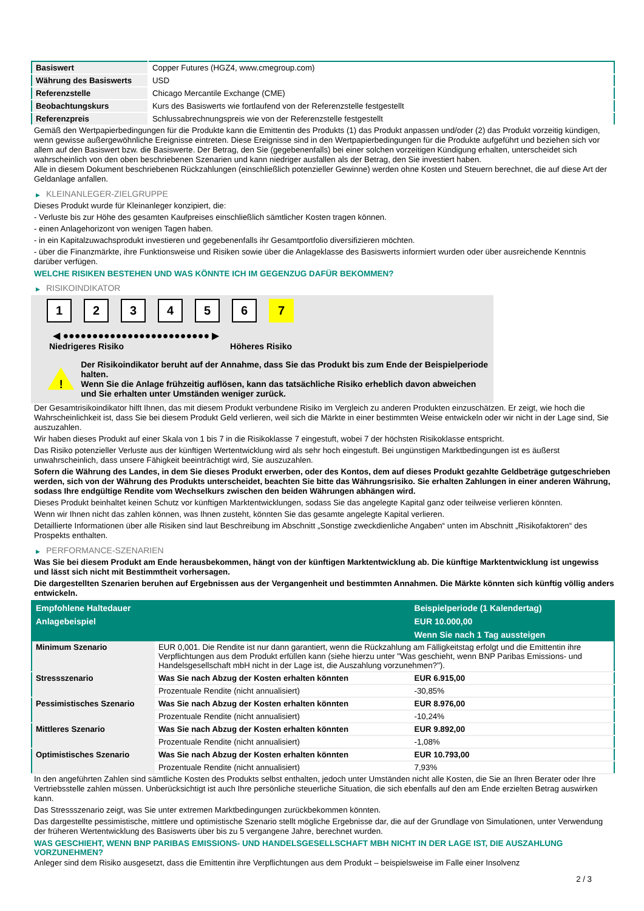| Basiswert | Copper Futures (HGZ4, www.cmegroup.com) |
| Währung des Basiswerts | USD |
| Referenzstelle | Chicago Mercantile Exchange (CME) |
| Beobachtungskurs | Kurs des Basiswerts wie fortlaufend von der Referenzstelle festgestellt |
| Referenzpreis | Schlussabrechnungspreis wie von der Referenzstelle festgestellt |
Gemäß den Wertpapierbedingungen für die Produkte kann die Emittentin des Produkts (1) das Produkt anpassen und/oder (2) das Produkt vorzeitig kündigen, wenn gewisse außergewöhnliche Ereignisse eintreten. Diese Ereignisse sind in den Wertpapierbedingungen für die Produkte aufgeführt und beziehen sich vor allem auf den Basiswert bzw. die Basiswerte. Der Betrag, den Sie (gegebenenfalls) bei einer solchen vorzeitigen Kündigung erhalten, unterscheidet sich wahrscheinlich von den oben beschriebenen Szenarien und kann niedriger ausfallen als der Betrag, den Sie investiert haben.
Alle in diesem Dokument beschriebenen Rückzahlungen (einschließlich potenzieller Gewinne) werden ohne Kosten und Steuern berechnet, die auf diese Art der Geldanlage anfallen.
▶ KLEINANLEGER-ZIELGRUPPE
Dieses Produkt wurde für Kleinanleger konzipiert, die:
- Verluste bis zur Höhe des gesamten Kaufpreises einschließlich sämtlicher Kosten tragen können.
- einen Anlagehorizont von wenigen Tagen haben.
- in ein Kapitalzuwachsprodukt investieren und gegebenenfalls ihr Gesamtportfolio diversifizieren möchten.
- über die Finanzmärkte, ihre Funktionsweise und Risiken sowie über die Anlageklasse des Basiswerts informiert wurden oder über ausreichende Kenntnis darüber verfügen.
WELCHE RISIKEN BESTEHEN UND WAS KÖNNTE ICH IM GEGENZUG DAFÜR BEKOMMEN?
▶ RISIKOINDIKATOR
1 2 3 4 5 6 7
◀ ●●●●●●●●●●●●●●●●●●●●●●●●● ▶
Niedrigeres Risiko Höheres Risiko
!
Der Risikoindikator beruht auf der Annahme, dass Sie das Produkt bis zum Ende der Beispielperiode halten.
Wenn Sie die Anlage frühzeitig auflösen, kann das tatsächliche Risiko erheblich davon abweichen und Sie erhalten unter Umständen weniger zurück.
Der Gesamtrisikoindikator hilft Ihnen, das mit diesem Produkt verbundene Risiko im Vergleich zu anderen Produkten einzuschätzen. Er zeigt, wie hoch die Wahrscheinlichkeit ist, dass Sie bei diesem Produkt Geld verlieren, weil sich die Märkte in einer bestimmten Weise entwickeln oder wir nicht in der Lage sind, Sie auszuzahlen.
Wir haben dieses Produkt auf einer Skala von 1 bis 7 in die Risikoklasse 7 eingestuft, wobei 7 der höchsten Risikoklasse entspricht.
Das Risiko potenzieller Verluste aus der künftigen Wertentwicklung wird als sehr hoch eingestuft. Bei ungünstigen Marktbedingungen ist es äußerst unwahrscheinlich, dass unsere Fähigkeit beeinträchtigt wird, Sie auszuzahlen.
Sofern die Währung des Landes, in dem Sie dieses Produkt erwerben, oder des Kontos, dem auf dieses Produkt gezahlte Geldbeträge gutgeschrieben werden, sich von der Währung des Produkts unterscheidet, beachten Sie bitte das Währungsrisiko. Sie erhalten Zahlungen in einer anderen Währung, sodass Ihre endgültige Rendite vom Wechselkurs zwischen den beiden Währungen abhängen wird.
Dieses Produkt beinhaltet keinen Schutz vor künftigen Marktentwicklungen, sodass Sie das angelegte Kapital ganz oder teilweise verlieren könnten.
Wenn wir Ihnen nicht das zahlen können, was Ihnen zusteht, könnten Sie das gesamte angelegte Kapital verlieren.
Detaillierte Informationen über alle Risiken sind laut Beschreibung im Abschnitt „Sonstige zweckdienliche Angaben“ unten im Abschnitt „Risikofaktoren“ des Prospekts enthalten.
▶ PERFORMANCE-SZENARIEN
Was Sie bei diesem Produkt am Ende herausbekommen, hängt von der künftigen Marktentwicklung ab. Die künftige Marktentwicklung ist ungewiss und lässt sich nicht mit Bestimmtheit vorhersagen.
Die dargestellten Szenarien beruhen auf Ergebnissen aus der Vergangenheit und bestimmten Annahmen. Die Märkte könnten sich künftig völlig anders entwickeln.
| Empfohlene Haltedauer | | Beispielperiode (1 Kalendertag) |
| --- | --- | --- |
| Anlagebeispiel | | EUR 10.000,00 |
| | | Wenn Sie nach 1 Tag aussteigen |
| Minimum Szenario | EUR 0,001. Die Rendite ist nur dann garantiert, wenn die Rückzahlung am Fälligkeitstag erfolgt und die Emittentin ihre Verpflichtungen aus dem Produkt erfüllen kann (siehe hierzu unter "Was geschieht, wenn BNP Paribas Emissions- und Handelsgesellschaft mbH nicht in der Lage ist, die Auszahlung vorzunehmen?"). | |
| Stressszenario | Was Sie nach Abzug der Kosten erhalten könnten | EUR 6.915,00 |
| | Prozentuale Rendite (nicht annualisiert) | -30,85% |
| Pessimistisches Szenario | Was Sie nach Abzug der Kosten erhalten könnten | EUR 8.976,00 |
| | Prozentuale Rendite (nicht annualisiert) | -10,24% |
| Mittleres Szenario | Was Sie nach Abzug der Kosten erhalten könnten | EUR 9.892,00 |
| | Prozentuale Rendite (nicht annualisiert) | -1,08% |
| Optimistisches Szenario | Was Sie nach Abzug der Kosten erhalten könnten | EUR 10.793,00 |
| | Prozentuale Rendite (nicht annualisiert) | 7,93% |
In den angeführten Zahlen sind sämtliche Kosten des Produkts selbst enthalten, jedoch unter Umständen nicht alle Kosten, die Sie an Ihren Berater oder Ihre Vertriebsstelle zahlen müssen. Unberücksichtigt ist auch Ihre persönliche steuerliche Situation, die sich ebenfalls auf den am Ende erzielten Betrag auswirken kann.
Das Stressszenario zeigt, was Sie unter extremen Marktbedingungen zurückbekommen könnten.
Das dargestellte pessimistische, mittlere und optimistische Szenario stellt mögliche Ergebnisse dar, die auf der Grundlage von Simulationen, unter Verwendung der früheren Wertentwicklung des Basiswerts über bis zu 5 vergangene Jahre, berechnet wurden.
WAS GESCHIEHT, WENN BNP PARIBAS EMISSIONS- UND HANDELSGESELLSCHAFT MBH NICHT IN DER LAGE IST, DIE AUSZAHLUNG VORZUNEHMEN?
Anleger sind dem Risiko ausgesetzt, dass die Emittentin ihre Verpflichtungen aus dem Produkt – beispielsweise im Falle einer Insolvenz
2 / 3